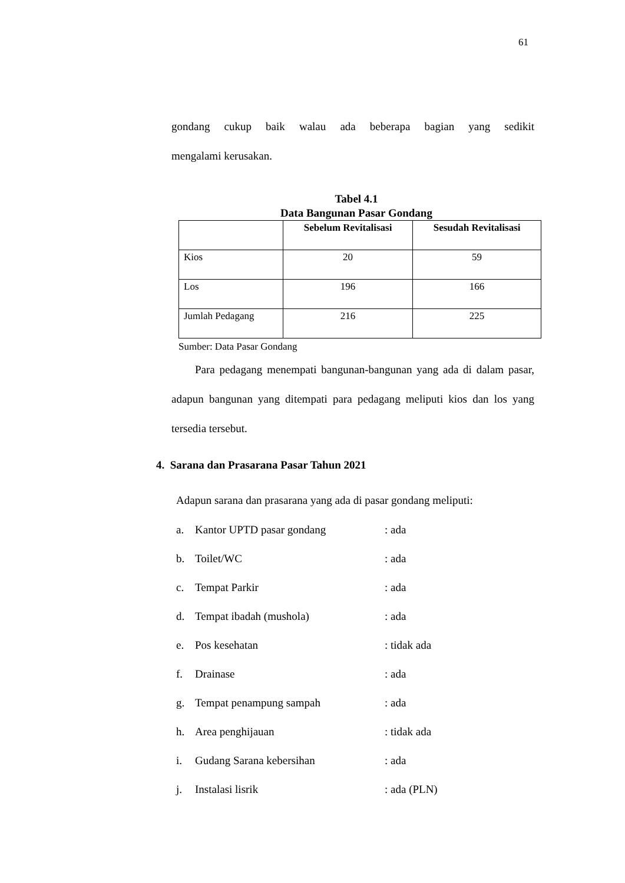61
gondang cukup baik walau ada beberapa bagian yang sedikit
mengalami kerusakan.
Tabel 4.1
Data Bangunan Pasar Gondang
| | Sebelum Revitalisasi | Sesudah Revitalisasi |
| --- | --- | --- |
| Kios | 20 | 59 |
| Los | 196 | 166 |
| Jumlah Pedagang | 216 | 225 |
Sumber: Data Pasar Gondang
Para pedagang menempati bangunan-bangunan yang ada di dalam pasar, adapun bangunan yang ditempati para pedagang meliputi kios dan los yang tersedia tersebut.
4. Sarana dan Prasarana Pasar Tahun 2021
Adapun sarana dan prasarana yang ada di pasar gondang meliputi:
a. Kantor UPTD pasar gondang: ada
b. Toilet/WC: ada
c. Tempat Parkir: ada
d. Tempat ibadah (mushola): ada
e. Pos kesehatan: tidak ada
f. Drainase: ada
g. Tempat penampung sampah: ada
h. Area penghijauan: tidak ada
i. Gudang Sarana kebersihan: ada
j. Instalasi lisrik: ada (PLN)